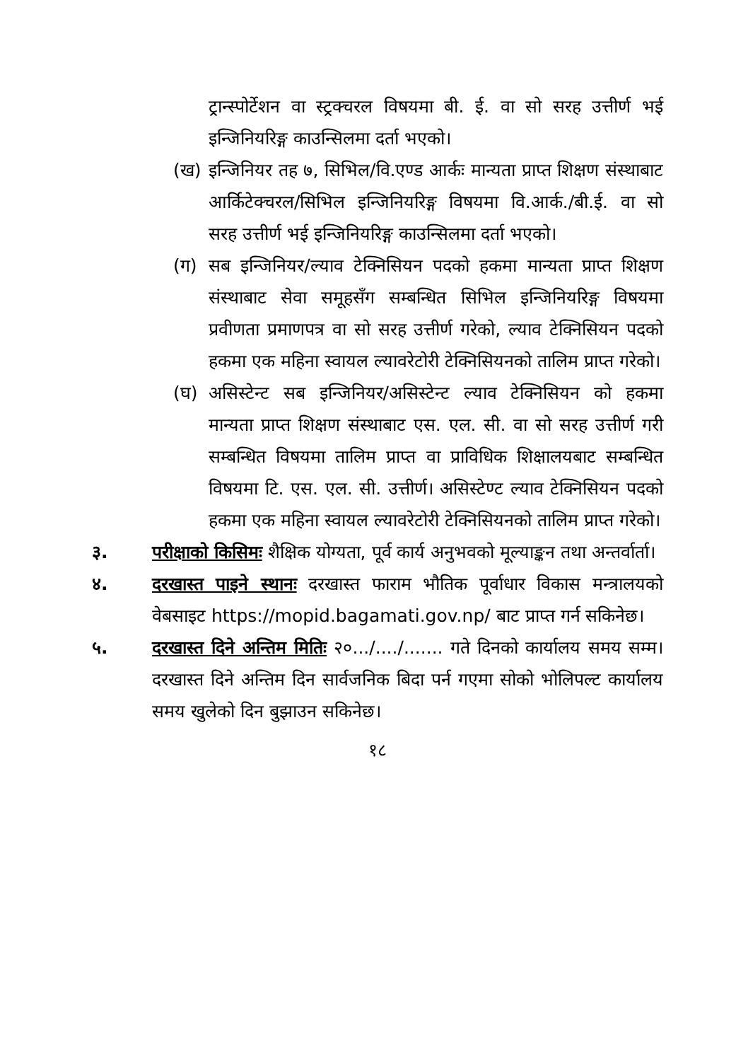ट्रान्स्पोर्टेशन वा स्ट्रक्चरल विषयमा बी. ई. वा सो सरह उत्तीर्ण भई इन्जिनियरिङ्ग काउन्सिलमा दर्ता भएको।
(ख) इन्जिनियर तह ७, सिभिल/वि.एण्ड आर्कः मान्यता प्राप्त शिक्षण संस्थाबाट आर्किटेक्चरल/सिभिल इन्जिनियरिङ्ग विषयमा वि.आर्क./बी.ई. वा सो सरह उत्तीर्ण भई इन्जिनियरिङ्ग काउन्सिलमा दर्ता भएको।
(ग) सब इन्जिनियर/ल्याव टेक्निसियन पदको हकमा मान्यता प्राप्त शिक्षण संस्थाबाट सेवा समूहसँग सम्बन्धित सिभिल इन्जिनियरिङ्ग विषयमा प्रवीणता प्रमाणपत्र वा सो सरह उत्तीर्ण गरेको, ल्याव टेक्निसियन पदको हकमा एक महिना स्वायल ल्यावरेटोरी टेक्निसियनको तालिम प्राप्त गरेको।
(घ) असिस्टेन्ट सब इन्जिनियर/असिस्टेन्ट ल्याव टेक्निसियन को हकमा मान्यता प्राप्त शिक्षण संस्थाबाट एस. एल. सी. वा सो सरह उत्तीर्ण गरी सम्बन्धित विषयमा तालिम प्राप्त वा प्राविधिक शिक्षालयबाट सम्बन्धित विषयमा टि. एस. एल. सी. उत्तीर्ण। असिस्टेण्ट ल्याव टेक्निसियन पदको हकमा एक महिना स्वायल ल्यावरेटोरी टेक्निसियनको तालिम प्राप्त गरेको।
३. परीक्षाको किसिमः शैक्षिक योग्यता, पूर्व कार्य अनुभवको मूल्याङ्कन तथा अन्तर्वार्ता।
४. दरखास्त पाइने स्थानः दरखास्त फाराम भौतिक पूर्वाधार विकास मन्त्रालयको वेबसाइट https://mopid.bagamati.gov.np/ बाट प्राप्त गर्न सकिनेछ।
५. दरखास्त दिने अन्तिम मितिः २०.../..../....... गते दिनको कार्यालय समय सम्म। दरखास्त दिने अन्तिम दिन सार्वजनिक बिदा पर्न गएमा सोको भोलिपल्ट कार्यालय समय खुलेको दिन बुझाउन सकिनेछ।
१८